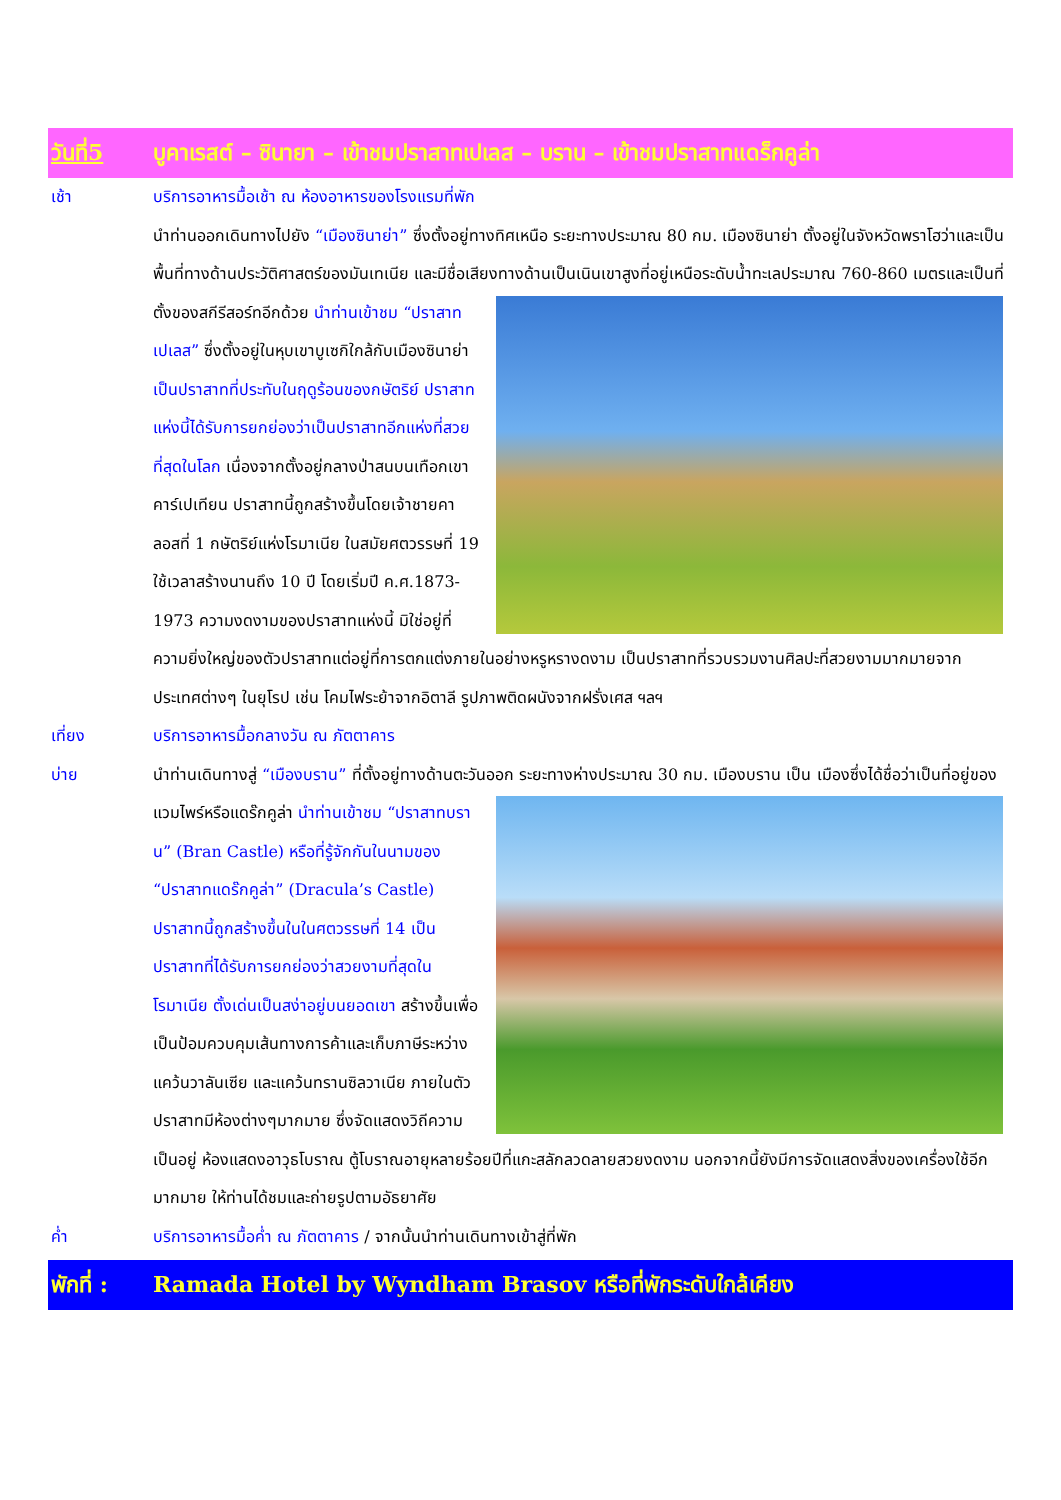วันที่5 บูคาเรสต์ – ซินายา – เข้าชมปราสาทเปเลส – บราน – เข้าชมปราสาทแดร็กคูล่า
เช้า บริการอาหารมื้อเช้า ณ ห้องอาหารของโรงแรมที่พัก
นำท่านออกเดินทางไปยัง “เมืองซินาย่า” ซึ่งตั้งอยู่ทางทิศเหนือ ระยะทางประมาณ 80 กม. เมืองซินาย่า ตั้งอยู่ในจังหวัดพราโฮว่าและเป็นพื้นที่ทางด้านประวัติศาสตร์ของมันเทเนีย และมีชื่อเสียงทางด้านเป็นเนินเขาสูงที่อยู่เหนือ
ระดับน้ำทะเลประมาณ 760-860 เมตรและเป็นที่ ตั้งของสกีรีสอร์ทอีกด้วย นำท่านเข้าชม “ปราสาทเปเลส” ซึ่งตั้งอยู่ในหุบเขาบูเซกิใกล้กับเมืองซินาย่า เป็นปราสาทที่ประทับในฤดูร้อนของกษัตริย์ ปราสาทแห่งนี้ได้รับการยกย่องว่าเป็นปราสาทอีกแห่งที่สวยที่สุดในโลก เนื่องจากตั้งอยู่กลางป่าสนบนเทือกเขาคาร์เปเทียน ปราสาทนี้ถูกสร้างขึ้นโดยเจ้าชายคาลอสที่ 1 กษัตริย์แห่งโรมาเนีย ในสมัยศตวรรษที่ 19 ใช้เวลาสร้างนานถึง 10 ปี โดยเริ่มปี ค.ศ.1873-1973 ความงดงามของปราสาทแห่งนี้ มิใช่อยู่ที่ความยิ่งใหญ่ของตัวปราสาทแต่อยู่ที่การตกแต่งภายในอย่างหรูหรางดงาม เป็นปราสาทที่รวบรวมงานศิลปะที่สวยงามมากมายจากประเทศต่างๆ ในยุโรป เช่น โคมไฟระย้าจากอิตาลี รูปภาพติดผนังจากฝรั่งเศส ฯลฯ
เที่ยง บริการอาหารมื้อกลางวัน ณ ภัตตาคาร
บ่าย นำท่านเดินทางสู่ “เมืองบราน” ที่ตั้งอยู่ทางด้านตะวันออก ระยะทางห่างประมาณ 30 กม. เมืองบราน เป็น เมืองซึ่ง
ได้ชื่อว่าเป็นที่อยู่ของแวมไพร์หรือแดร๊กคูล่า นำท่านเข้าชม “ปราสาทบราน” (Bran Castle) หรือที่รู้จักกันในนามของ “ปราสาทแดร๊กคูล่า” (Dracula’s Castle) ปราสาทนี้ถูกสร้างขึ้นในในศตวรรษที่ 14 เป็นปราสาทที่ได้รับการยกย่องว่าสวยงามที่สุดในโรมาเนีย ตั้งเด่นเป็นสง่าอยู่บนยอดเขา สร้างขึ้นเพื่อเป็นป้อมควบคุมเส้นทางการค้าและเก็บภาษีระหว่างแคว้นวาลันเซีย และแคว้นทรานซิลวาเนีย ภายในตัวปราสาทมีห้องต่างๆมากมาย ซึ่งจัดแสดงวิถีความเป็นอยู่ ห้องแสดงอาวุธโบราณ ตู้โบราณอายุหลายร้อยปีที่แกะสลักลวดลายสวยงดงาม นอกจากนี้ยังมีการจัดแสดงสิ่งของเครื่องใช้อีกมากมาย ให้ท่านได้ชมและถ่ายรูปตามอัธยาศัย
ค่ำ บริการอาหารมื้อค่ำ ณ ภัตตาคาร / จากนั้นนำท่านเดินทางเข้าสู่ที่พัก
พักที่ : Ramada Hotel by Wyndham Brasov หรือที่พักระดับใกล้เคียง